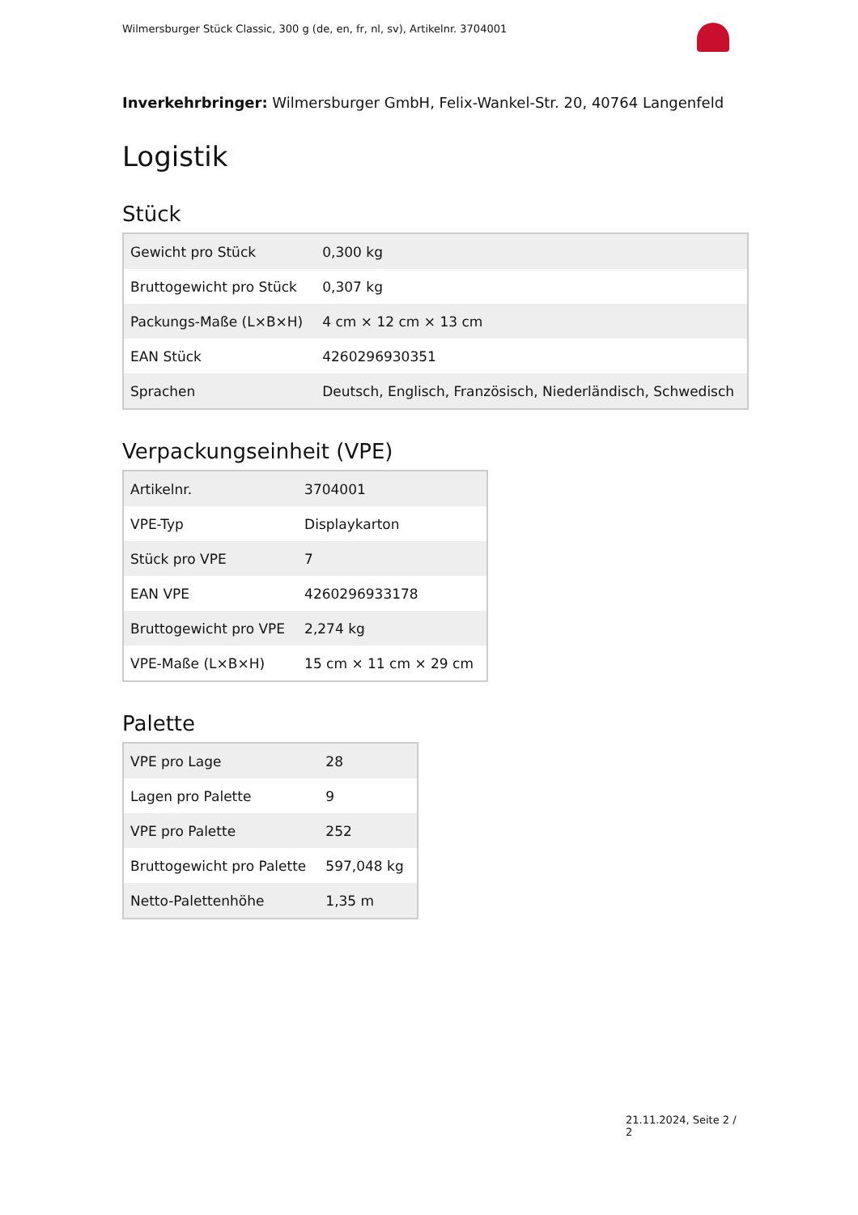Wilmersburger Stück Classic, 300 g (de, en, fr, nl, sv), Artikelnr. 3704001
Inverkehrbringer: Wilmersburger GmbH, Felix-Wankel-Str. 20, 40764 Langenfeld
Logistik
Stück
| Gewicht pro Stück | 0,300 kg |
| Bruttogewicht pro Stück | 0,307 kg |
| Packungs-Maße (L×B×H) | 4 cm × 12 cm × 13 cm |
| EAN Stück | 4260296930351 |
| Sprachen | Deutsch, Englisch, Französisch, Niederländisch, Schwedisch |
Verpackungseinheit (VPE)
| Artikelnr. | 3704001 |
| VPE-Typ | Displaykarton |
| Stück pro VPE | 7 |
| EAN VPE | 4260296933178 |
| Bruttogewicht pro VPE | 2,274 kg |
| VPE-Maße (L×B×H) | 15 cm × 11 cm × 29 cm |
Palette
| VPE pro Lage | 28 |
| Lagen pro Palette | 9 |
| VPE pro Palette | 252 |
| Bruttogewicht pro Palette | 597,048 kg |
| Netto-Palettenhöhe | 1,35 m |
21.11.2024, Seite 2 / 2